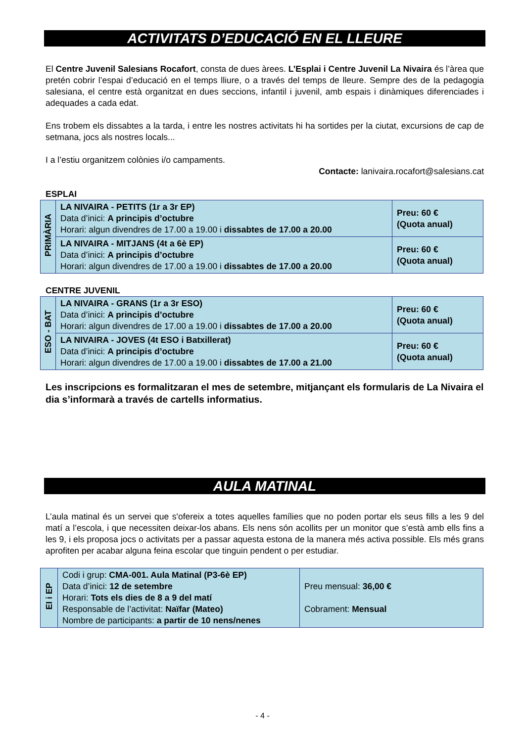ACTIVITATS D’EDUCACIÓ EN EL LLEURE
El Centre Juvenil Salesians Rocafort, consta de dues àrees. L’Esplai i Centre Juvenil La Nivaira és l’àrea que pretén cobrir l’espai d’educació en el temps lliure, o a través del temps de lleure. Sempre des de la pedagogia salesiana, el centre està organitzat en dues seccions, infantil i juvenil, amb espais i dinàmiques diferenciades i adequades a cada edat.
Ens trobem els dissabtes a la tarda, i entre les nostres activitats hi ha sortides per la ciutat, excursions de cap de setmana, jocs als nostres locals...
I a l’estiu organitzem colònies i/o campaments.
Contacte: lanivaira.rocafort@salesians.cat
ESPLAI
| PRIMÀRIA | LA NIVAIRA - PETITS (1r a 3r EP) Data d’inici: A principis d’octubre Horari: algun divendres de 17.00 a 19.00 i dissabtes de 17.00 a 20.00 | Preu: 60 € (Quota anual) |
| | LA NIVAIRA - MITJANS (4t a 6è EP) Data d’inici: A principis d’octubre Horari: algun divendres de 17.00 a 19.00 i dissabtes de 17.00 a 20.00 | Preu: 60 € (Quota anual) |
CENTRE JUVENIL
| ESO - BAT | LA NIVAIRA - GRANS (1r a 3r ESO) Data d’inici: A principis d’octubre Horari: algun divendres de 17.00 a 19.00 i dissabtes de 17.00 a 20.00 | Preu: 60 € (Quota anual) |
| | LA NIVAIRA - JOVES (4t ESO i Batxillerat) Data d’inici: A principis d’octubre Horari: algun divendres de 17.00 a 19.00 i dissabtes de 17.00 a 21.00 | Preu: 60 € (Quota anual) |
Les inscripcions es formalitzaran el mes de setembre, mitjançant els formularis de La Nivaira el dia s’informarà a través de cartells informatius.
AULA MATINAL
L’aula matinal és un servei que s'ofereix a totes aquelles famílies que no poden portar els seus fills a les 9 del matí a l’escola, i que necessiten deixar-los abans. Els nens són acollits per un monitor que s’està amb ells fins a les 9, i els proposa jocs o activitats per a passar aquesta estona de la manera més activa possible. Els més grans aprofiten per acabar alguna feina escolar que tinguin pendent o per estudiar.
| EI i EP | Codi i grup: CMA-001. Aula Matinal (P3-6è EP) Data d’inici: 12 de setembre Horari: Tots els dies de 8 a 9 del matí Responsable de l’activitat: Naïfar (Mateo) Nombre de participants: a partir de 10 nens/nenes | Preu mensual: 36,00 € Cobrament: Mensual |
- 4 -